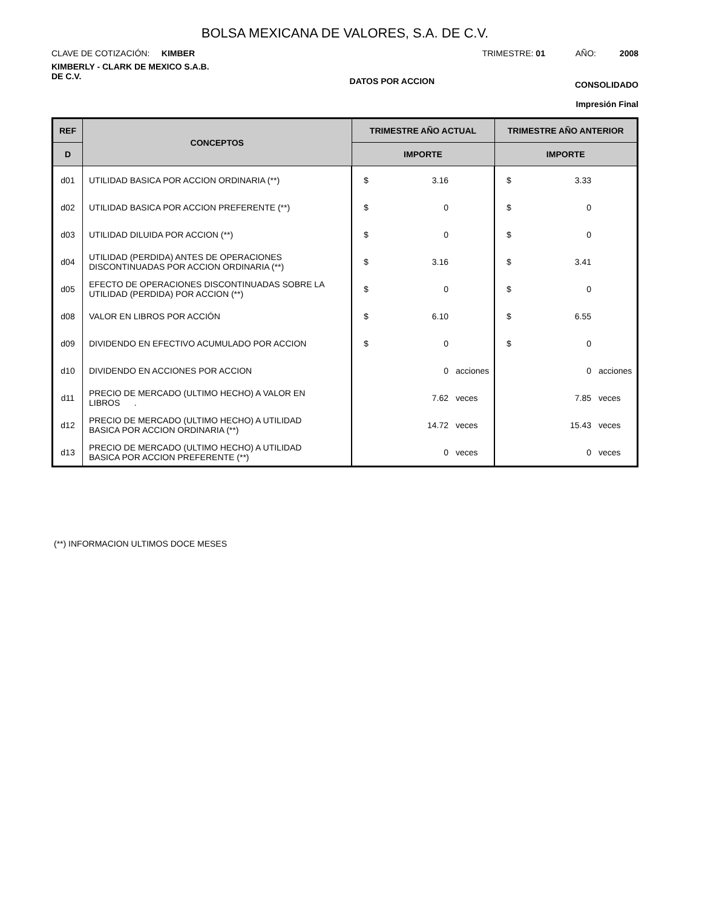BOLSA MEXICANA DE VALORES, S.A. DE C.V.
CLAVE DE COTIZACIÓN: KIMBER
TRIMESTRE: 01 AÑO: 2008
KIMBERLY - CLARK DE MEXICO S.A.B.
DE C.V.
DATOS POR ACCION
CONSOLIDADO
Impresión Final
| REF | CONCEPTOS | TRIMESTRE AÑO ACTUAL | TRIMESTRE AÑO ANTERIOR |
| --- | --- | --- | --- |
| D | | IMPORTE | IMPORTE |
| d01 | UTILIDAD BASICA POR ACCION ORDINARIA (**) | $ 3.16 | $ 3.33 |
| d02 | UTILIDAD BASICA POR ACCION PREFERENTE (**) | $ 0 | $ 0 |
| d03 | UTILIDAD DILUIDA POR ACCION (**) | $ 0 | $ 0 |
| d04 | UTILIDAD (PERDIDA) ANTES DE OPERACIONES DISCONTINUADAS POR ACCION ORDINARIA (**) | $ 3.16 | $ 3.41 |
| d05 | EFECTO DE OPERACIONES DISCONTINUADAS SOBRE LA UTILIDAD (PERDIDA) POR ACCION (**) | $ 0 | $ 0 |
| d08 | VALOR EN LIBROS POR ACCIÓN | $ 6.10 | $ 6.55 |
| d09 | DIVIDENDO EN EFECTIVO ACUMULADO POR ACCION | $ 0 | $ 0 |
| d10 | DIVIDENDO EN ACCIONES POR ACCION | 0 acciones | 0 acciones |
| d11 | PRECIO DE MERCADO (ULTIMO HECHO) A VALOR EN LIBROS . | 7.62 veces | 7.85 veces |
| d12 | PRECIO DE MERCADO (ULTIMO HECHO) A UTILIDAD BASICA POR ACCION ORDINARIA (**) | 14.72 veces | 15.43 veces |
| d13 | PRECIO DE MERCADO (ULTIMO HECHO) A UTILIDAD BASICA POR ACCION PREFERENTE (**) | 0 veces | 0 veces |
(**) INFORMACION ULTIMOS DOCE MESES